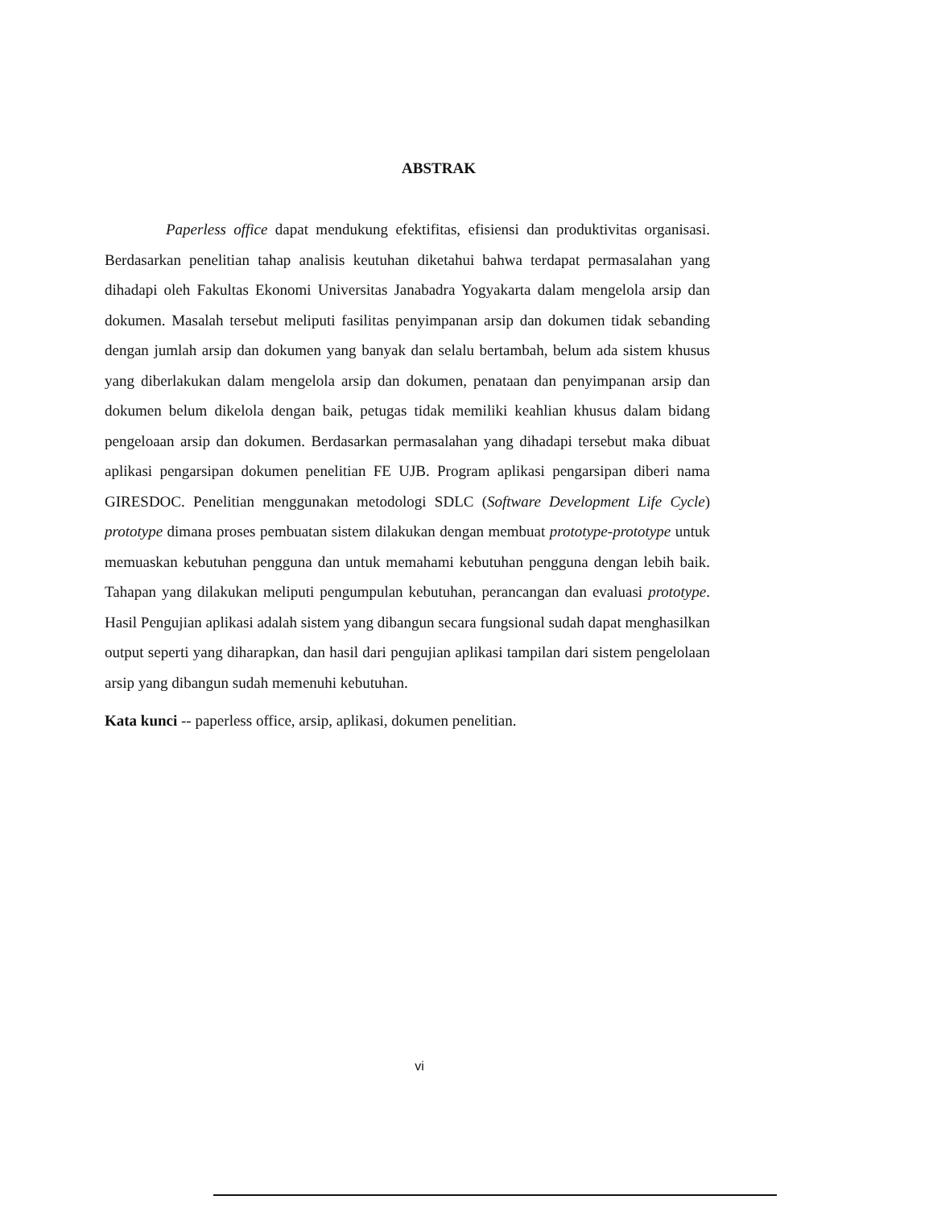ABSTRAK
Paperless office dapat mendukung efektifitas, efisiensi dan produktivitas organisasi. Berdasarkan penelitian tahap analisis keutuhan diketahui bahwa terdapat permasalahan yang dihadapi oleh Fakultas Ekonomi Universitas Janabadra Yogyakarta dalam mengelola arsip dan dokumen. Masalah tersebut meliputi fasilitas penyimpanan arsip dan dokumen tidak sebanding dengan jumlah arsip dan dokumen yang banyak dan selalu bertambah, belum ada sistem khusus yang diberlakukan dalam mengelola arsip dan dokumen, penataan dan penyimpanan arsip dan dokumen belum dikelola dengan baik, petugas tidak memiliki keahlian khusus dalam bidang pengeloaan arsip dan dokumen. Berdasarkan permasalahan yang dihadapi tersebut maka dibuat aplikasi pengarsipan dokumen penelitian FE UJB. Program aplikasi pengarsipan diberi nama GIRESDOC. Penelitian menggunakan metodologi SDLC (Software Development Life Cycle) prototype dimana proses pembuatan sistem dilakukan dengan membuat prototype-prototype untuk memuaskan kebutuhan pengguna dan untuk memahami kebutuhan pengguna dengan lebih baik. Tahapan yang dilakukan meliputi pengumpulan kebutuhan, perancangan dan evaluasi prototype. Hasil Pengujian aplikasi adalah sistem yang dibangun secara fungsional sudah dapat menghasilkan output seperti yang diharapkan, dan hasil dari pengujian aplikasi tampilan dari sistem pengelolaan arsip yang dibangun sudah memenuhi kebutuhan.
Kata kunci -- paperless office, arsip, aplikasi, dokumen penelitian.
vi